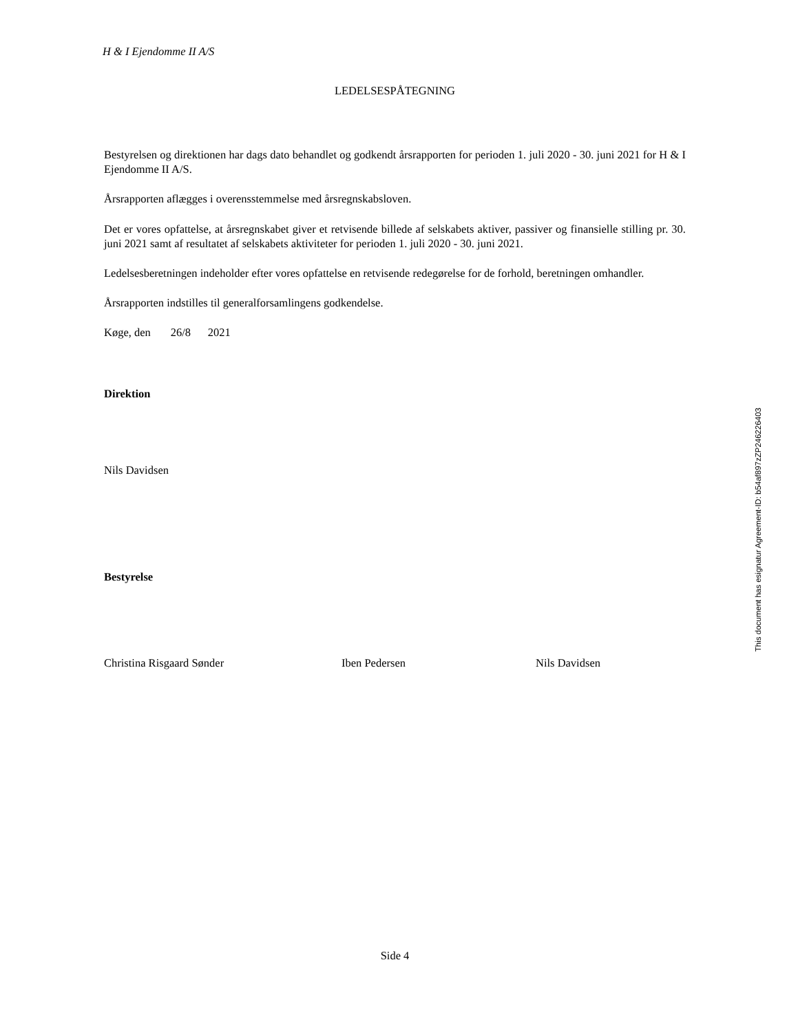H & I Ejendomme II A/S
LEDELSESPÅTEGNING
Bestyrelsen og direktionen har dags dato behandlet og godkendt årsrapporten for perioden 1. juli 2020 - 30. juni 2021 for H & I Ejendomme II A/S.
Årsrapporten aflægges i overensstemmelse med årsregnskabsloven.
Det er vores opfattelse, at årsregnskabet giver et retvisende billede af selskabets aktiver, passiver og finansielle stilling pr. 30. juni 2021 samt af resultatet af selskabets aktiviteter for perioden 1. juli 2020 - 30. juni 2021.
Ledelsesberetningen indeholder efter vores opfattelse en retvisende redegørelse for de forhold, beretningen omhandler.
Årsrapporten indstilles til generalforsamlingens godkendelse.
Køge, den 26/8 2021
Direktion
Nils Davidsen
Bestyrelse
Christina Risgaard Sønder Iben Pedersen Nils Davidsen
Side 4
This document has esignatur Agreement-ID: b54af897zZP246226403